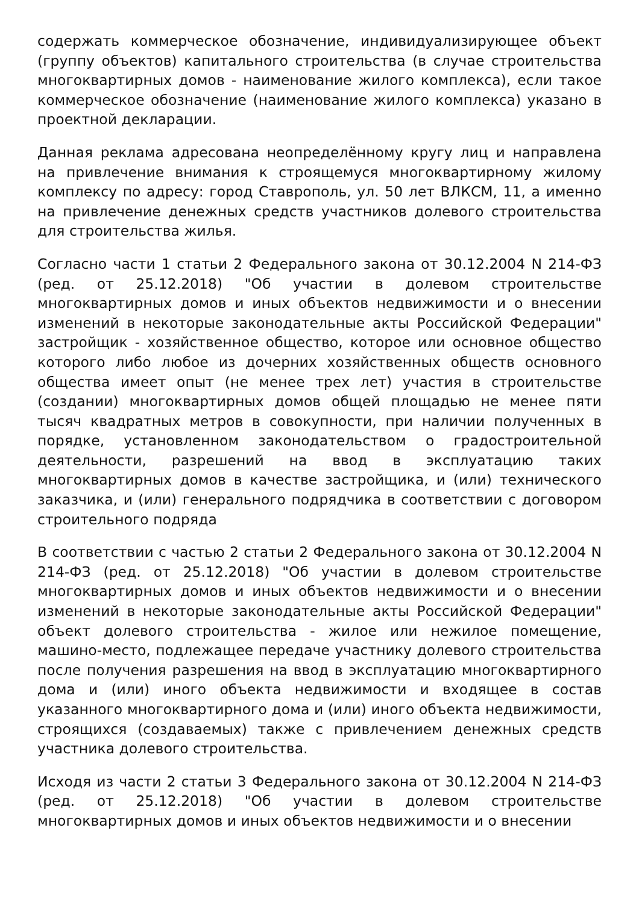содержать коммерческое обозначение, индивидуализирующее объект (группу объектов) капитального строительства (в случае строительства многоквартирных домов - наименование жилого комплекса), если такое коммерческое обозначение (наименование жилого комплекса) указано в проектной декларации.
Данная реклама адресована неопределённому кругу лиц и направлена на привлечение внимания к строящемуся многоквартирному жилому комплексу по адресу: город Ставрополь, ул. 50 лет ВЛКСМ, 11, а именно на привлечение денежных средств участников долевого строительства для строительства жилья.
Согласно части 1 статьи 2 Федерального закона от 30.12.2004 N 214-ФЗ (ред. от 25.12.2018) "Об участии в долевом строительстве многоквартирных домов и иных объектов недвижимости и о внесении изменений в некоторые законодательные акты Российской Федерации" застройщик - хозяйственное общество, которое или основное общество которого либо любое из дочерних хозяйственных обществ основного общества имеет опыт (не менее трех лет) участия в строительстве (создании) многоквартирных домов общей площадью не менее пяти тысяч квадратных метров в совокупности, при наличии полученных в порядке, установленном законодательством о градостроительной деятельности, разрешений на ввод в эксплуатацию таких многоквартирных домов в качестве застройщика, и (или) технического заказчика, и (или) генерального подрядчика в соответствии с договором строительного подряда
В соответствии с частью 2 статьи 2 Федерального закона от 30.12.2004 N 214-ФЗ (ред. от 25.12.2018) "Об участии в долевом строительстве многоквартирных домов и иных объектов недвижимости и о внесении изменений в некоторые законодательные акты Российской Федерации" объект долевого строительства - жилое или нежилое помещение, машино-место, подлежащее передаче участнику долевого строительства после получения разрешения на ввод в эксплуатацию многоквартирного дома и (или) иного объекта недвижимости и входящее в состав указанного многоквартирного дома и (или) иного объекта недвижимости, строящихся (создаваемых) также с привлечением денежных средств участника долевого строительства.
Исходя из части 2 статьи 3 Федерального закона от 30.12.2004 N 214-ФЗ (ред. от 25.12.2018) "Об участии в долевом строительстве многоквартирных домов и иных объектов недвижимости и о внесении